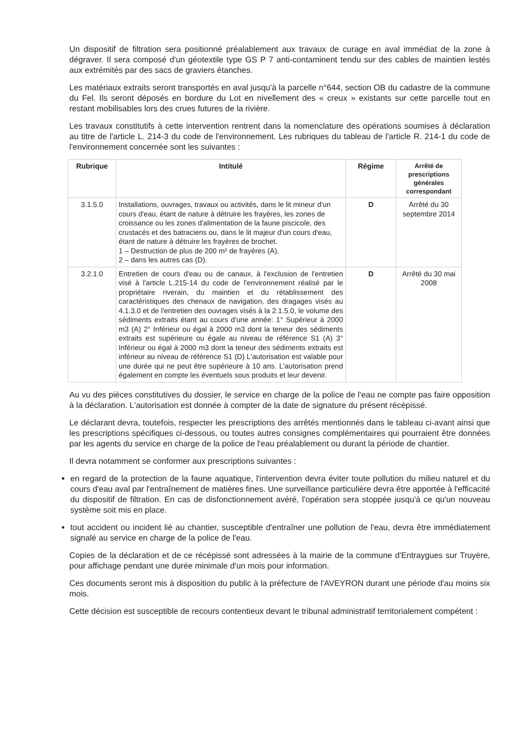Un dispositif de filtration sera positionné préalablement aux travaux de curage en aval immédiat de la zone à dégraver. Il sera composé d'un géotextile type GS P 7 anti-contaminent tendu sur des cables de maintien lestés aux extrémités par des sacs de graviers étanches.
Les matériaux extraits seront transportés en aval jusqu'à la parcelle n°644, section OB du cadastre de la commune du Fel. Ils seront déposés en bordure du Lot en nivellement des « creux » existants sur cette parcelle tout en restant mobilisables lors des crues futures de la rivière.
Les travaux constitutifs à cette intervention rentrent dans la nomenclature des opérations soumises à déclaration au titre de l'article L. 214-3 du code de l'environnement. Les rubriques du tableau de l'article R. 214-1 du code de l'environnement concernée sont les suivantes :
| Rubrique | Intitulé | Régime | Arrêté de prescriptions générales correspondant |
| --- | --- | --- | --- |
| 3.1.5.0 | Installations, ouvrages, travaux ou activités, dans le lit mineur d'un cours d'eau, étant de nature à détruire les frayères, les zones de croissance ou les zones d'alimentation de la faune piscicole, des crustacés et des batraciens ou, dans le lit majeur d'un cours d'eau, étant de nature à détruire les frayères de brochet. 1 – Destruction de plus de 200 m² de frayères (A), 2 – dans les autres cas (D). | D | Arrêté du 30 septembre 2014 |
| 3.2.1.0 | Entretien de cours d'eau ou de canaux, à l'exclusion de l'entretien visé à l'article L.215-14 du code de l'environnement réalisé par le propriétaire riverain, du maintien et du rétablissement des caractéristiques des chenaux de navigation, des dragages visés au 4.1.3.0 et de l'entretien des ouvrages visés à la 2.1.5.0, le volume des sédiments extraits étant au cours d'une année: 1° Supérieur à 2000 m3 (A) 2° Inférieur ou égal à 2000 m3 dont la teneur des sédiments extraits est supérieure ou égale au niveau de référence S1 (A) 3° Inférieur ou égal à 2000 m3 dont la teneur des sédiments extraits est inférieur au niveau de référence S1 (D) L'autorisation est valable pour une durée qui ne peut être supérieure à 10 ans. L'autorisation prend également en compte les éventuels sous produits et leur devenir. | D | Arrêté du 30 mai 2008 |
Au vu des pièces constitutives du dossier, le service en charge de la police de l'eau ne compte pas faire opposition à la déclaration. L'autorisation est donnée à compter de la date de signature du présent récépissé.
Le déclarant devra, toutefois, respecter les prescriptions des arrêtés mentionnés dans le tableau ci-avant ainsi que les prescriptions spécifiques ci-dessous, ou toutes autres consignes complémentaires qui pourraient être données par les agents du service en charge de la police de l'eau préalablement ou durant la période de chantier.
Il devra notamment se conformer aux prescriptions suivantes :
en regard de la protection de la faune aquatique, l'intervention devra éviter toute pollution du milieu naturel et du cours d'eau aval par l'entraînement de matières fines. Une surveillance particulière devra être apportée à l'efficacité du dispositif de filtration. En cas de disfonctionnement avéré, l'opération sera stoppée jusqu'à ce qu'un nouveau système soit mis en place.
tout accident ou incident lié au chantier, susceptible d'entraîner une pollution de l'eau, devra être immédiatement signalé au service en charge de la police de l'eau.
Copies de la déclaration et de ce récépissé sont adressées à la mairie de la commune d'Entraygues sur Truyère, pour affichage pendant une durée minimale d'un mois pour information.
Ces documents seront mis à disposition du public à la préfecture de l'AVEYRON durant une période d'au moins six mois.
Cette décision est susceptible de recours contentieux devant le tribunal administratif territorialement compétent :